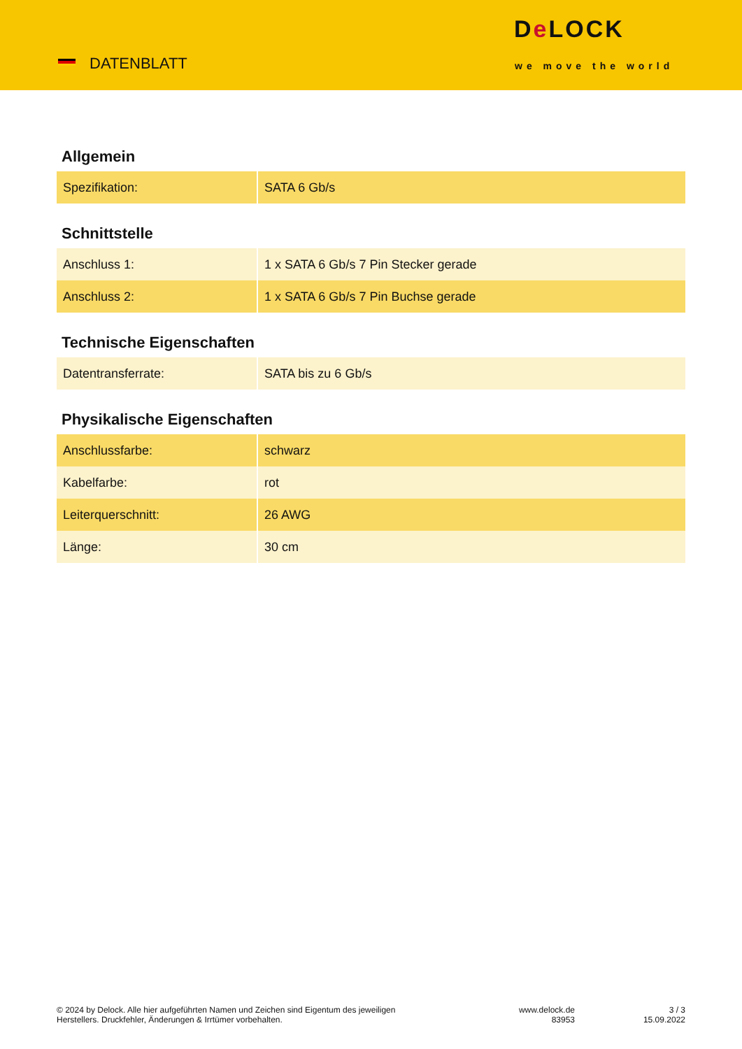DATENBLATT
De LOCK
we move the world
Allgemein
| Spezifikation: | SATA 6 Gb/s |
Schnittstelle
| Anschluss 1: | 1 x SATA 6 Gb/s 7 Pin Stecker gerade |
| Anschluss 2: | 1 x SATA 6 Gb/s 7 Pin Buchse gerade |
Technische Eigenschaften
| Datentransferrate: | SATA bis zu 6 Gb/s |
Physikalische Eigenschaften
| Anschlussfarbe: | schwarz |
| Kabelfarbe: | rot |
| Leiterquerschnitt: | 26 AWG |
| Länge: | 30 cm |
© 2024 by Delock. Alle hier aufgeführten Namen und Zeichen sind Eigentum des jeweiligen
Herstellers. Druckfehler, Änderungen & Irrtümer vorbehalten.
www.delock.de
83953
3 / 3
15.09.2022